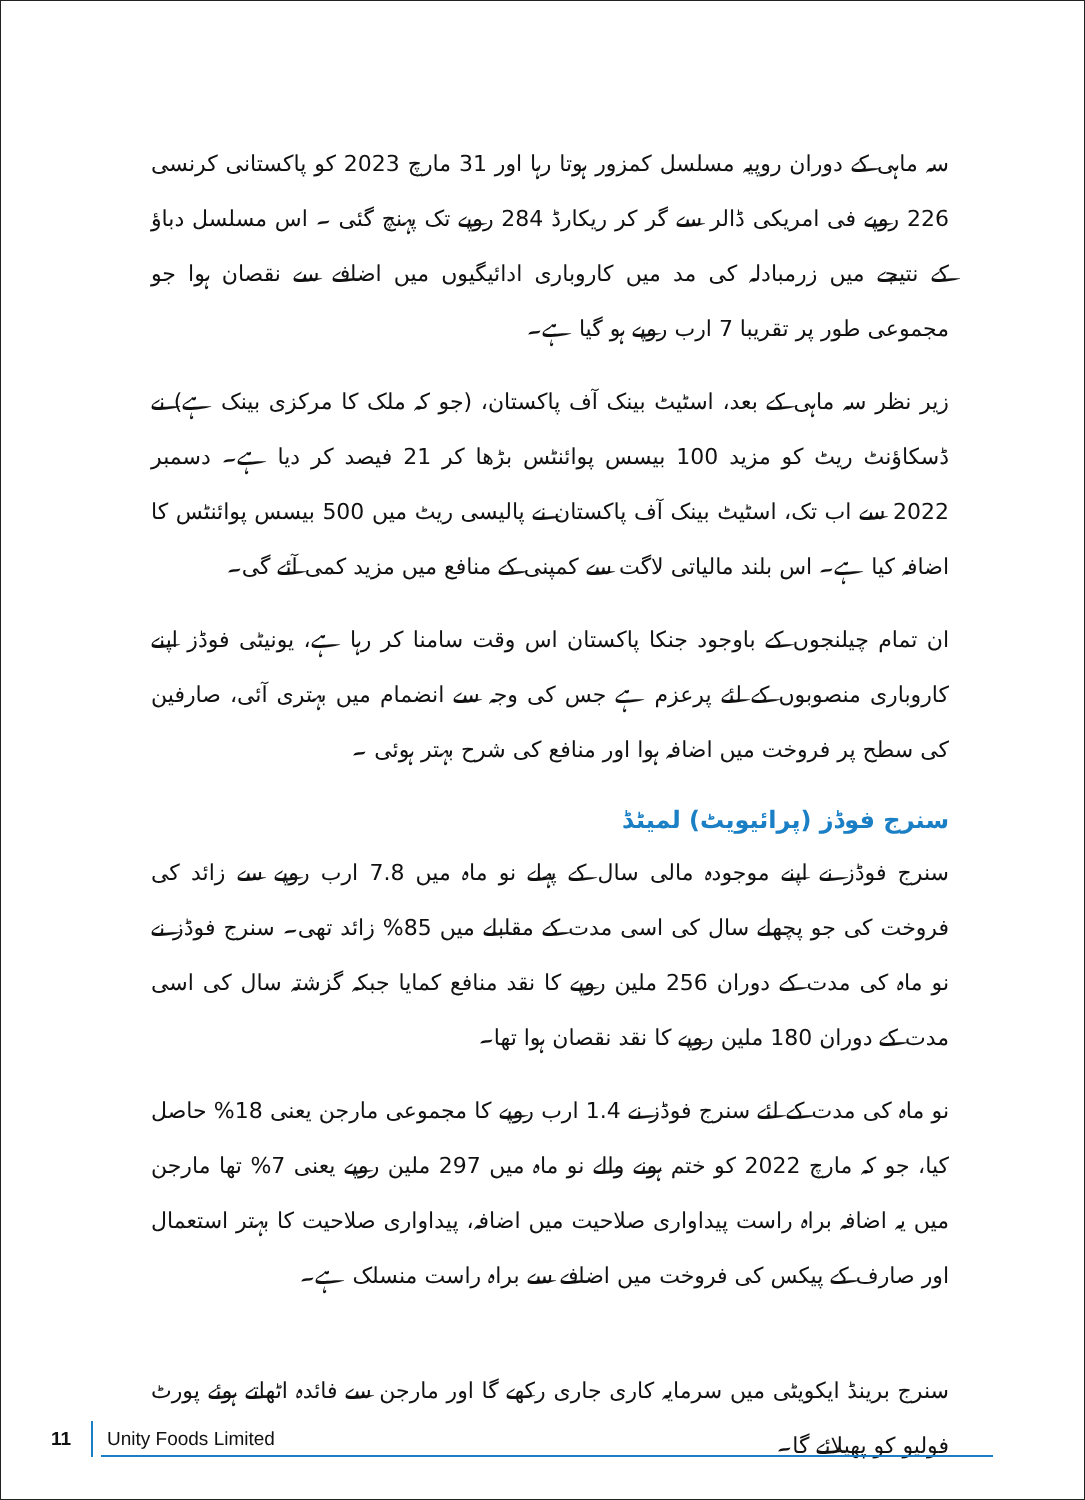سہ ماہی کے دوران روپیہ مسلسل کمزور ہوتا رہا اور 31 مارچ 2023 کو پاکستانی کرنسی 226 روپے فی امریکی ڈالر سے گر کر ریکارڈ 284 روپے تک پہنچ گئی ۔ اس مسلسل دباؤ کے نتیجے میں زرمبادلہ کی مد میں کاروباری ادائیگیوں میں اضافے سے نقصان ہوا جو مجموعی طور پر تقریبا 7 ارب روپے ہو گیا ہے۔
زیر نظر سہ ماہی کے بعد، اسٹیٹ بینک آف پاکستان، (جو کہ ملک کا مرکزی بینک ہے) نے ڈسکاؤنٹ ریٹ کو مزید 100 بیسس پوائنٹس بڑھا کر 21 فیصد کر دیا ہے۔ دسمبر 2022 سے اب تک، اسٹیٹ بینک آف پاکستان نے پالیسی ریٹ میں 500 بیسس پوائنٹس کا اضافہ کیا ہے۔ اس بلند مالیاتی لاگت سے کمپنی کے منافع میں مزید کمی آئے گی۔
ان تمام چیلنجوں کے باوجود جنکا پاکستان اس وقت سامنا کر رہا ہے، یونیٹی فوڈز اپنے کاروباری منصوبوں کے لئے پرعزم ہے جس کی وجہ سے انضمام میں بہتری آئی، صارفین کی سطح پر فروخت میں اضافہ ہوا اور منافع کی شرح بہتر ہوئی ۔
سنرج فوڈز (پرائیویٹ) لمیٹڈ
سنرج فوڈز نے اپنے موجودہ مالی سال کے پہلے نو ماہ میں 7.8 ارب روپے سے زائد کی فروخت کی جو پچھلے سال کی اسی مدت کے مقابلے میں 85% زائد تھی۔ سنرج فوڈز نے نو ماہ کی مدت کے دوران 256 ملین روپے کا نقد منافع کمایا جبکہ گزشتہ سال کی اسی مدت کے دوران 180 ملین روپے کا نقد نقصان ہوا تھا۔
نو ماہ کی مدت کے لئے سنرج فوڈز نے 1.4 ارب روپے کا مجموعی مارجن یعنی 18% حاصل کیا، جو کہ مارچ 2022 کو ختم ہونے والے نو ماہ میں 297 ملین روپے یعنی 7% تھا مارجن میں یہ اضافہ براہ راست پیداواری صلاحیت میں اضافہ، پیداواری صلاحیت کا بہتر استعمال اور صارف کے پیکس کی فروخت میں اضافے سے براہ راست منسلک ہے۔
سنرج برینڈ ایکویٹی میں سرمایہ کاری جاری رکھے گا اور مارجن سے فائدہ اٹھاتے ہوئے پورٹ فولیو کو پھیلائے گا۔
11 Unity Foods Limited